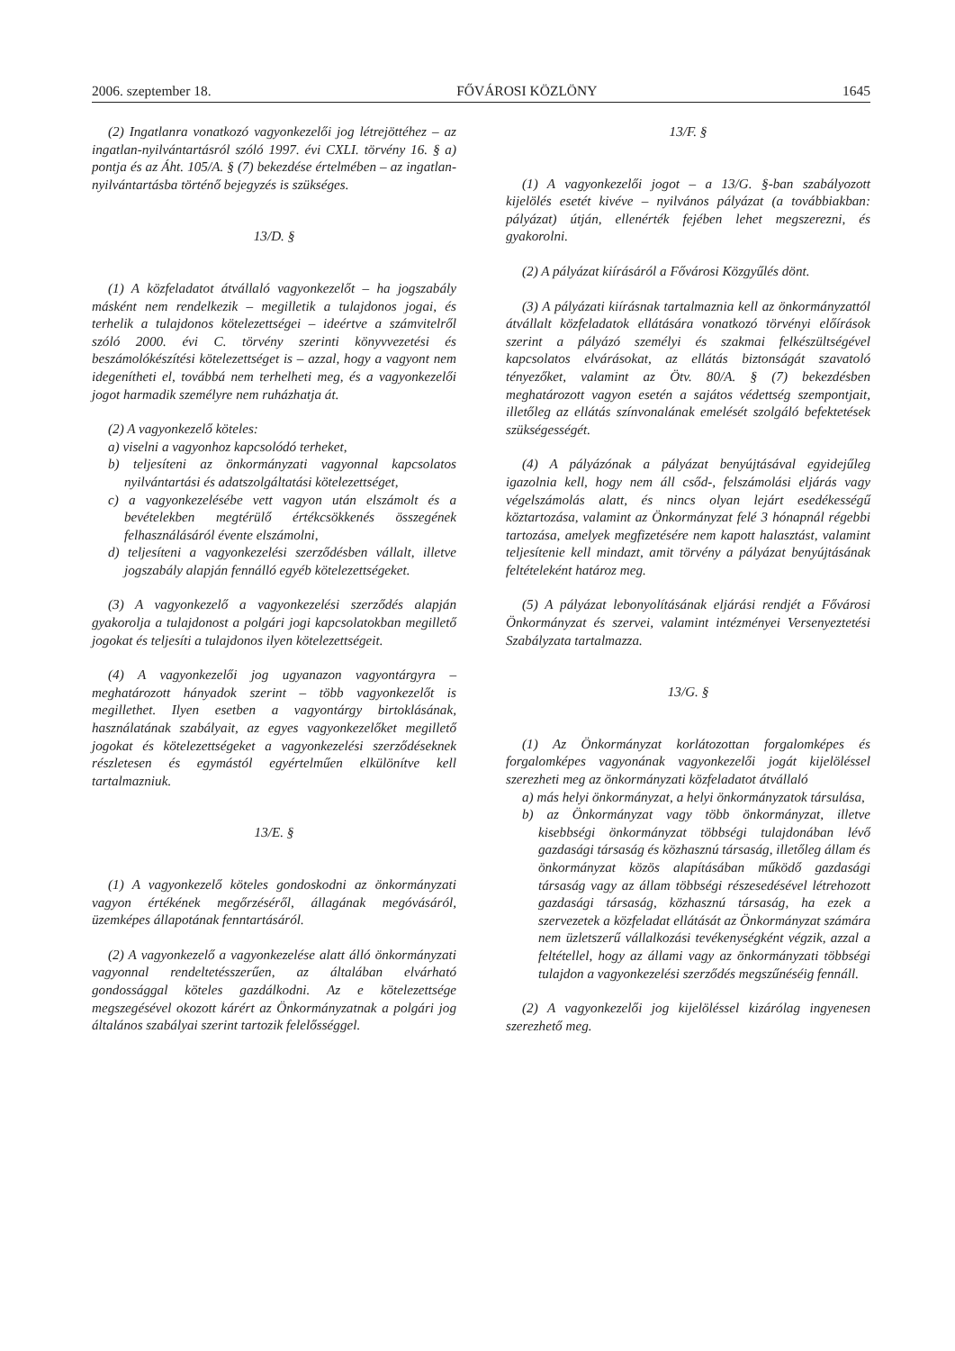2006. szeptember 18. FŐVÁROSI KÖZLÖNY 1645
(2) Ingatlanra vonatkozó vagyonkezelői jog létrejöttéhez – az ingatlan-nyilvántartásról szóló 1997. évi CXLI. törvény 16. § a) pontja és az Áht. 105/A. § (7) bekezdése értelmében – az ingatlan-nyilvántartásba történő bejegyzés is szükséges.
13/D. §
(1) A közfeladatot átvállaló vagyonkezelőt – ha jogszabály másként nem rendelkezik – megilletik a tulajdonos jogai, és terhelik a tulajdonos kötelezettségei – ideértve a számvitelről szóló 2000. évi C. törvény szerinti könyvvezetési és beszámolókészítési kötelezettséget is – azzal, hogy a vagyont nem idegenítheti el, továbbá nem terhelheti meg, és a vagyonkezelői jogot harmadik személyre nem ruházhatja át.
(2) A vagyonkezelő köteles:
a) viselni a vagyonhoz kapcsolódó terheket,
b) teljesíteni az önkormányzati vagyonnal kapcsolatos nyilvántartási és adatszolgáltatási kötelezettséget,
c) a vagyonkezelésébe vett vagyon után elszámolt és a bevételekben megtérülő értékcsökkenés összegének felhasználásáról évente elszámolni,
d) teljesíteni a vagyonkezelési szerződésben vállalt, illetve jogszabály alapján fennálló egyéb kötelezettségeket.
(3) A vagyonkezelő a vagyonkezelési szerződés alapján gyakorolja a tulajdonost a polgári jogi kapcsolatokban megillető jogokat és teljesíti a tulajdonos ilyen kötelezettségeit.
(4) A vagyonkezelői jog ugyanazon vagyontárgyra – meghatározott hányadok szerint – több vagyonkezelőt is megillethet. Ilyen esetben a vagyontárgy birtoklásának, használatának szabályait, az egyes vagyonkezelőket megillető jogokat és kötelezettségeket a vagyonkezelési szerződéseknek részletesen és egymástól egyértelműen elkülönítve kell tartalmazniuk.
13/E. §
(1) A vagyonkezelő köteles gondoskodni az önkormányzati vagyon értékének megőrzéséről, állagának megóvásáról, üzemképes állapotának fenntartásáról.
(2) A vagyonkezelő a vagyonkezelése alatt álló önkormányzati vagyonnal rendeltetésszerűen, az általában elvárható gondossággal köteles gazdálkodni. Az e kötelezettsége megszegésével okozott kárért az Önkormányzatnak a polgári jog általános szabályai szerint tartozik felelősséggel.
13/F. §
(1) A vagyonkezelői jogot – a 13/G. §-ban szabályozott kijelölés esetét kivéve – nyilvános pályázat (a továbbiakban: pályázat) útján, ellenérték fejében lehet megszerezni, és gyakorolni.
(2) A pályázat kiírásáról a Fővárosi Közgyűlés dönt.
(3) A pályázati kiírásnak tartalmaznia kell az önkormányzattól átvállalt közfeladatok ellátására vonatkozó törvényi előírások szerint a pályázó személyi és szakmai felkészültségével kapcsolatos elvárásokat, az ellátás biztonságát szavatoló tényezőket, valamint az Ötv. 80/A. § (7) bekezdésben meghatározott vagyon esetén a sajátos védettség szempontjait, illetőleg az ellátás színvonalának emelését szolgáló befektetések szükségességét.
(4) A pályázónak a pályázat benyújtásával egyidejűleg igazolnia kell, hogy nem áll csőd-, felszámolási eljárás vagy végelszámolás alatt, és nincs olyan lejárt esedékességű köztartozása, valamint az Önkormányzat felé 3 hónapnál régebbi tartozása, amelyek megfizetésére nem kapott halasztást, valamint teljesítenie kell mindazt, amit törvény a pályázat benyújtásának feltételeként határoz meg.
(5) A pályázat lebonyolításának eljárási rendjét a Fővárosi Önkormányzat és szervei, valamint intézményei Versenyeztetési Szabályzata tartalmazza.
13/G. §
(1) Az Önkormányzat korlátozottan forgalomképes és forgalomképes vagyonának vagyonkezelői jogát kijelöléssel szerezheti meg az önkormányzati közfeladatot átvállaló
a) más helyi önkormányzat, a helyi önkormányzatok társulása,
b) az Önkormányzat vagy több önkormányzat, illetve kisebbségi önkormányzat többségi tulajdonában lévő gazdasági társaság és közhasznú társaság, illetőleg állam és önkormányzat közös alapításában működő gazdasági társaság vagy az állam többségi részesedésével létrehozott gazdasági társaság, közhasznú társaság, ha ezek a szervezetek a közfeladat ellátását az Önkormányzat számára nem üzletszerű vállalkozási tevékenységként végzik, azzal a feltétellel, hogy az állami vagy az önkormányzati többségi tulajdon a vagyonkezelési szerződés megszűnéséig fennáll.
(2) A vagyonkezelői jog kijelöléssel kizárólag ingyenesen szerezhető meg.